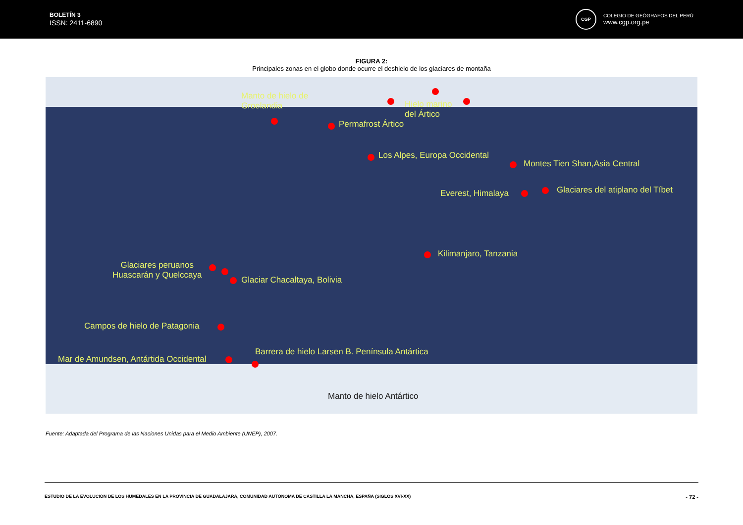BOLETÍN 3
ISSN: 2411-6890
CGP
COLEGIO DE GEÓGRAFOS DEL PERÚ
www.cgp.org.pe
FIGURA 2:
Principales zonas en el globo donde ocurre el deshielo de los glaciares de montaña
Manto de hielo de
Groelandia
Hielo marino
del Ártico
Permafrost Ártico
Los Alpes, Europa Occidental
Montes Tien Shan,Asia Central
Everest, Himalaya
Glaciares del atiplano del Tíbet
Kilimanjaro, Tanzania
Glaciares peruanos
Huascarán y Quelccaya
Glaciar Chacaltaya, Bolivia
Campos de hielo de Patagonia
Mar de Amundsen, Antártida Occidental
Barrera de hielo Larsen B. Península Antártica
Manto de hielo Antártico
Fuente: Adaptada del Programa de las Naciones Unidas para el Medio Ambiente (UNEP), 2007.
ESTUDIO DE LA EVOLUCIÓN DE LOS HUMEDALES EN LA PROVINCIA DE GUADALAJARA, COMUNIDAD AUTÓNOMA DE CASTILLA LA MANCHA, ESPAÑA (SIGLOS XVI-XX) - 72 -